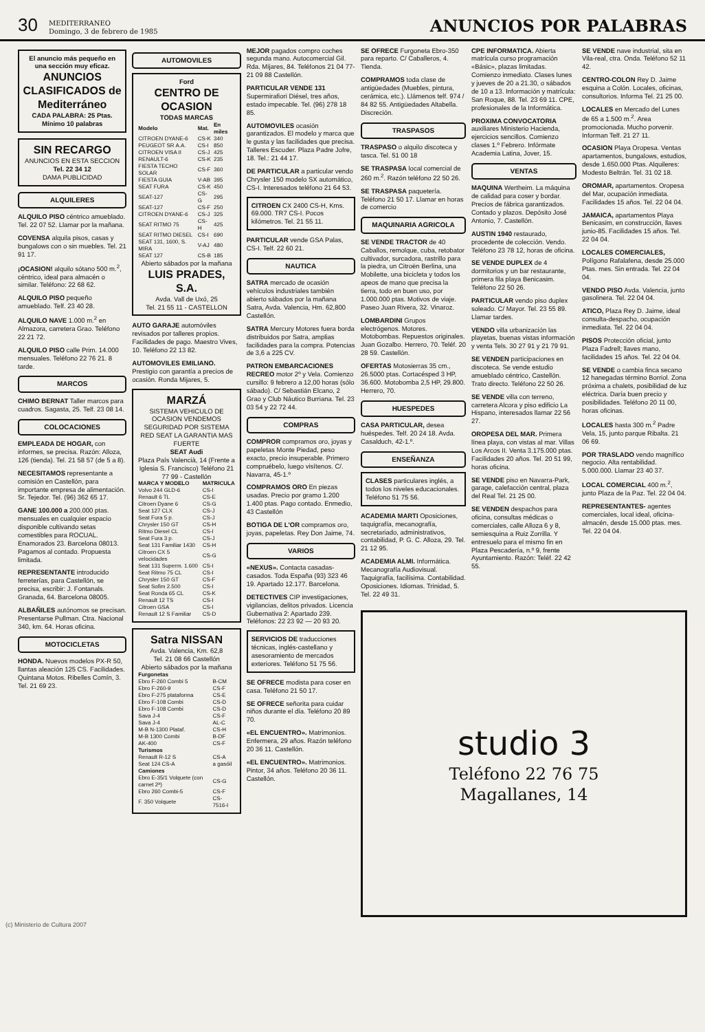30 MEDITERRANEO
Domingo, 3 de febrero de 1985 ANUNCIOS POR PALABRAS
El anuncio más pequeño en una sección muy eficaz.
ANUNCIOS CLASIFICADOS de Mediterráneo
CADA PALABRA: 25 Ptas. Mínimo 10 palabras
SIN RECARGO
ANUNCIOS EN ESTA SECCION
Tel. 22 34 12
DAMA PUBLICIDAD
ALQUILERES
ALQUILO PISO céntrico amueblado. Tel. 22 07 52. Llamar por la mañana.
COVENSA alquila pisos, casas y bungalows con o sin muebles. Tel. 21 91 17.
¡OCASION! alquilo sótano 500 m.<sup>2</sup>, céntrico, ideal para almacén o similar. Teléfono: 22 68 62.
ALQUILO PISO pequeño amueblado. Telf. 23 40 28.
ALQUILO NAVE 1.000 m.<sup>2</sup> en Almazora, carretera Grao. Teléfono 22 21 72.
ALQUILO PISO calle Prim. 14.000 mensuales. Teléfono 22 76 21. 8 tarde.
MARCOS
CHIMO BERNAT Taller marcos para cuadros. Sagasta, 25. Telf. 23 08 14.
COLOCACIONES
EMPLEADA DE HOGAR, con informes, se precisa. Razón: Alloza, 126 (tienda). Tel. 21 58 57 (de 5 a 8).
NECESITAMOS representante a comisión en Castellón, para importante empresa de alimentación. Sr. Tejedor. Tel. (96) 362 65 17.
GANE 100.000 a 200.000 ptas. mensuales en cualquier espacio disponible cultivando setas comestibles para ROCUAL. Enamorados 23. Barcelona 08013. Pagamos al contado. Propuesta limitada.
REPRESENTANTE introducido ferreterías, para Castellón, se precisa, escribir: J. Fontanals. Granada, 64. Barcelona 08005.
ALBAÑILES autónomos se precisan. Presentarse Pullman. Ctra. Nacional 340, km. 64. Horas oficina.
MOTOCICLETAS
HONDA. Nuevos modelos PX-R 50, llantas aleación 125 CS. Facilidades. Quintana Motos. Ribelles Comín, 3. Tel. 21 69 23.
AUTOMOVILES
Ford
CENTRO DE OCASION
TODAS MARCAS
| Modelo | Mat. | En miles |
| --- | --- | --- |
| CITROEN DYANE-6 | CS-K | 340 |
| PEUGEOT SR A.A. | CS-I | 850 |
| CITROEN VISA II | CS-J | 425 |
| RENAULT-6 | CS-K | 235 |
| FIESTA TECHO SOLAR | CS-F | 360 |
| FIESTA GUIA | V-AB | 395 |
| SEAT FURA | CS-K | 450 |
| SEAT-127 | CS-G | 295 |
| SEAT-127 | CS-F | 250 |
| CITROEN DYANE-6 | CS-J | 325 |
| SEAT RITMO 75 | CS-H | 425 |
| SEAT RITMO DIESEL | CS-I | 690 |
| SEAT 131, 1600, S. MIRA | V-AJ | 480 |
| SEAT 127 | CS-B | 185 |
Abierto sábados por la mañana
LUIS PRADES, S.A.
Avda. Vall de Uxó, 25
Tel. 21 55 11 - CASTELLON
AUTO GARAJE automóviles revisados por talleres propios. Facilidades de pago. Maestro Vives, 10. Teléfono 22 13 82.
AUTOMOVILES EMILIANO. Prestigio con garantía a precios de ocasión. Ronda Mijares, 5.
MARZÁ
SISTEMA VEHICULO DE OCASION VENDEMOS SEGURIDAD POR SISTEMA RED SEAT LA GARANTIA MAS FUERTE
SEAT Audi
Plaza País Valencià, 14 (Frente a Iglesia S. Francisco) Teléfono 21 77 99 - Castellón
| MARCA Y MODELO | MATRICULA |
| --- | --- |
| Volvo 244 GLD-6 | CS-I |
| Renault 6 TL | CS-E |
| Citroen Dyane 6 | CS-G |
| Seat 127 CLX | CS-J |
| Seat Fura 5 p. | CS-J |
| Chrysler 150 GT | CS-H |
| Ritmo Diesel CL | CS-I |
| Seat Fura 3 p. | CS-J |
| Seat 131 Familiar 1430 | CS-H |
| Citroen CX 5 velocidades | CS-G |
| Seat 131 Superm. 1.600 | CS-I |
| Seat Ritmo 75 CL | CS-I |
| Chrysler 150 GT | CS-F |
| Seat Sofim 2.500 | CS-I |
| Seat Ronda 65 CL | CS-K |
| Renault 12 TS | CS-I |
| Citroen GSA | CS-I |
| Renault 12 S Familiar | CS-D |
Satra NISSAN
Avda. Valencia, Km. 62,8
Tel. 21 08 66 Castellón
Abierto sábados por la mañana
| Furgonetas | |
| --- | --- |
| Ebro F-260 Combi 5 | B-CM |
| Ebro F-260-9 | CS-F |
| Ebro F-275 plataforma | CS-E |
| Ebro F-108 Combi | CS-D |
| Ebro F-108 Combi | CS-D |
| Sava J-4 | CS-F |
| Sava J-4 | AL-C |
| M-B N-1300 Plataf. | CS-H |
| M-B 1300 Combi | B-DF |
| AK-400 | CS-F |
| Turismos | |
| Renault R-12 S | CS-A |
| Seat 124 CS-A | a gasóil |
| Camiones | |
| Ebro E-35/1 Volquete (con carnet 2ª) | CS-G |
| Ebro 260 Combi-5 | CS-F |
| F. 350 Volquete | CS-7516-I |
MEJOR pagados compro coches segunda mano. Autocomercial Gil. Rda. Mijares, 84. Teléfonos 21 04 77-21 09 88 Castellón.
PARTICULAR VENDE 131 Supermirafiori Diésel, tres años, estado impecable. Tel. (96) 278 18 85.
AUTOMOVILES ocasión garantizados. El modelo y marca que le gusta y las facilidades que precisa. Talleres Escuder. Plaza Padre Jofre, 18. Tel.: 21 44 17.
DE PARTICULAR a particular vendo Chrysler 150 modelo SX automático, CS-I. Interesados teléfono 21 64 53.
CITROEN CX 2400 CS-H, Kms. 69.000. TR7 CS-I. Pocos kilómetros. Tel. 21 55 11.
PARTICULAR vende GSA Palas, CS-I. Telf. 22 60 21.
NAUTICA
SATRA mercado de ocasión vehículos industriales también abierto sábados por la mañana Satra, Avda. Valencia, Hm. 62,800 Castellón.
SATRA Mercury Motores fuera borda distribuidos por Satra, amplias facilidades para la compra. Potencias de 3,6 a 225 CV.
PATRON EMBARCACIONES RECREO motor 2º y Vela. Comienzo cursillo: 9 febrero a 12,00 horas (sólo sábado). C/ Sebastián Elcano, 2 Grao y Club Náutico Burriana. Tel. 23 03 54 y 22 72 44.
COMPRAS
COMPROR compramos oro, joyas y papeletas Monte Piedad, peso exacto, precio insuperable. Primero compruébelo, luego visítenos. C/. Navarra, 45-1.º
COMPRAMOS ORO En piezas usadas. Precio por gramo 1.200 1.400 ptas. Pago contado. Enmedio, 43 Castellón
BOTIGA DE L'OR compramos oro, joyas, papeletas. Rey Don Jaime, 74.
VARIOS
«NEXUS». Contacta casadas-casados. Toda España (93) 323 46 19. Apartado 12.177. Barcelona.
DETECTIVES CIP investigaciones, vigilancias, delitos privados. Licencia Gubernativa 2: Apartado 239. Teléfonos: 22 23 92 — 20 93 20.
SERVICIOS DE traducciones técnicas, inglés-castellano y asesoramiento de mercados exteriores. Teléfono 51 75 56.
SE OFRECE modista para coser en casa. Teléfono 21 50 17.
SE OFRECE señorita para cuidar niños durante el día. Teléfono 20 89 70.
«EL ENCUENTRO». Matrimonios. Enfermera, 29 años. Razón teléfono 20 36 11. Castellón.
«EL ENCUENTRO». Matrimonios. Pintor, 34 años. Teléfono 20 36 11. Castellón.
SE OFRECE Furgoneta Ebro-350 para reparto. C/ Caballeros, 4. Tienda.
COMPRAMOS toda clase de antigüedades (Muebles, pintura, cerámica, etc.). Llámenos telf. 974 / 84 82 55. Antigüedades Altabella. Discreción.
TRASPASOS
TRASPASO o alquilo discoteca y tasca. Tel. 51 00 18
SE TRASPASA local comercial de 260 m.<sup>2</sup>. Razón teléfono 22 50 26.
SE TRASPASA paquetería. Teléfono 21 50 17. Llamar en horas de comercio
MAQUINARIA AGRICOLA
SE VENDE TRACTOR de 40 Caballos, remolque, cuba, retobator cultivador, surcadora, rastrillo para la piedra, un Citroën Berlina, una Mobilette, una bicicleta y todos los apeos de mano que precisa la tierra, todo en buen uso, por 1.000.000 ptas. Motivos de viaje. Paseo Juan Rivera, 32. Vinaroz.
LOMBARDINI Grupos electrógenos. Motores. Motobombas. Repuestos originales. Juan Gozalbo. Herrero, 70. Teléf. 20 28 59. Castellón.
OFERTAS Motosierras 35 cm., 26.5000 ptas. Cortacésped 3 HP, 36.600. Motobomba 2,5 HP, 29.800. Herrero, 70.
HUESPEDES
CASA PARTICULAR, desea huéspedes. Telf. 20 24 18. Avda. Casalduch, 42-1.º.
ENSEÑANZA
CLASES particulares inglés, a todos los niveles educacionales. Teléfono 51 75 56.
ACADEMIA MARTI Oposiciones, taquigrafía, mecanografía, secretariado, administrativos, contabilidad, P. G. C. Alloza, 29. Tel. 21 12 95.
ACADEMIA ALMI. Informática. Mecanografía Audiovisual. Taquigrafía, facilísima. Contabilidad. Oposiciones. Idiomas. Trinidad, 5. Tel. 22 49 31.
CPE INFORMATICA. Abierta matrícula curso programación «Básic», plazas limitadas. Comienzo inmediato. Clases lunes y jueves de 20 a 21.30, o sábados de 10 a 13. Información y matrícula: San Roque, 88. Tel. 23 69 11. CPE, profesionales de la Informática.
PROXIMA CONVOCATORIA auxiliares Ministerio Hacienda, ejercicios sencillos. Comienzo clases 1.º Febrero. Infórmate Academia Latina, Jover, 15.
VENTAS
MAQUINA Wertheim. La máquina de calidad para coser y bordar. Precios de fábrica garantizados. Contado y plazos. Depósito José Antonio, 7. Castellón.
AUSTIN 1940 restaurado, procedente de colección. Vendo. Teléfono 23 78 12, horas de oficina.
SE VENDE DUPLEX de 4 dormitorios y un bar restaurante, primera fila playa Benicasim. Teléfono 22 50 26.
PARTICULAR vendo piso duplex soleado. C/ Mayor. Tel. 23 55 89. Llamar tardes.
VENDO villa urbanización las playetas, buenas vistas información y venta Tels. 30 27 91 y 21 79 91.
SE VENDEN participaciones en discoteca. Se vende estudio amueblado céntrico, Castellón. Trato directo. Teléfono 22 50 26.
SE VENDE villa con terreno, carretera Alcora y piso edificio La Hispano, interesados llamar 22 56 27.
OROPESA DEL MAR. Primera línea playa, con vistas al mar. Villas Los Arcos II. Venta 3.175.000 ptas. Facilidades 20 años. Tel. 20 51 99, horas oficina.
SE VENDE piso en Navarra-Park, garage, calefacción central, plaza del Real Tel. 21 25 00.
SE VENDEN despachos para oficina, consultas médicas o comerciales, calle Alloza 6 y 8, semiesquina a Ruiz Zorrilla. Y entresuelo para el mismo fin en Plaza Pescadería, n.º 9, frente Ayuntamiento. Razón: Teléf. 22 42 55.
SE VENDE nave industrial, sita en Vila-real, ctra. Onda. Teléfono 52 11 42.
CENTRO-COLON Rey D. Jaime esquina a Colón. Locales, oficinas, consultorios. Informa Tel. 21 25 00.
LOCALES en Mercado del Lunes de 65 a 1.500 m.<sup>2</sup>. Area promocionada. Mucho porvenir. Informan Telf. 21 27 11.
OCASION Playa Oropesa. Ventas apartamentos, bungalows, estudios, desde 1.650.000 Ptas. Alquileres: Modesto Beltrán. Tel. 31 02 18.
OROMAR, apartamentos. Oropesa del Mar, ocupación inmediata. Facilidades 15 años. Tel. 22 04 04.
JAMAICA, apartamentos Playa Benicasim, en construcción, llaves junio-85. Facilidades 15 años. Tel. 22 04 04.
LOCALES COMERCIALES, Polígono Rafalafena, desde 25.000 Ptas. mes. Sin entrada. Tel. 22 04 04.
VENDO PISO Avda. Valencia, junto gasolinera. Tel. 22 04 04.
ATICO, Plaza Rey D. Jaime, ideal consulta-despacho, ocupación inmediata. Tel. 22 04 04.
PISOS Protección oficial, junto Plaza Fadrell; llaves mano, facilidades 15 años. Tel. 22 04 04.
SE VENDE o cambia finca secano 12 hanegadas término Borriol. Zona próxima a chalets, posibilidad de luz eléctrica. Daría buen precio y posibilidades. Teléfono 20 11 00, horas oficinas.
LOCALES hasta 300 m.<sup>2</sup> Padre Vela, 15, junto parque Ribalta. 21 06 69.
POR TRASLADO vendo magnífico negocio. Alta rentabilidad. 5.000.000. Llamar 23 40 37.
LOCAL COMERCIAL 400 m.<sup>2</sup>, junto Plaza de la Paz. Tel. 22 04 04.
REPRESENTANTES- agentes comerciales, local ideal, oficina-almacén, desde 15.000 ptas. mes. Tel. 22 04 04.
studio 3
Teléfono 22 76 75
Magallanes, 14
(c) Ministerio de Cultura 2007